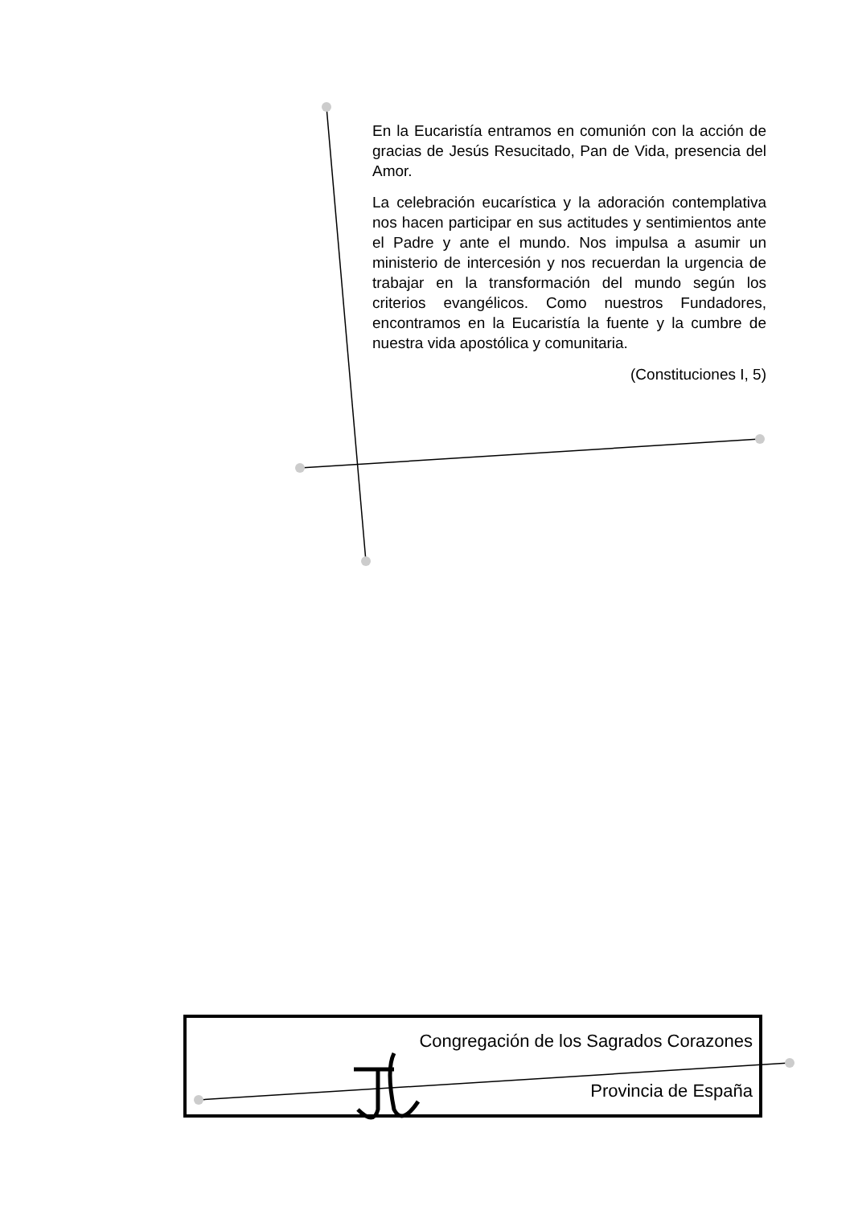En la Eucaristía entramos en comunión con la acción de gracias de Jesús Resucitado, Pan de Vida, presencia del Amor.
La celebración eucarística y la adoración contemplativa nos hacen participar en sus actitudes y sentimientos ante el Padre y ante el mundo. Nos impulsa a asumir un ministerio de intercesión y nos recuerdan la urgencia de trabajar en la transformación del mundo según los criterios evangélicos. Como nuestros Fundadores, encontramos en la Eucaristía la fuente y la cumbre de nuestra vida apostólica y comunitaria.
(Constituciones I, 5)
Congregación de los Sagrados Corazones
Provincia de España